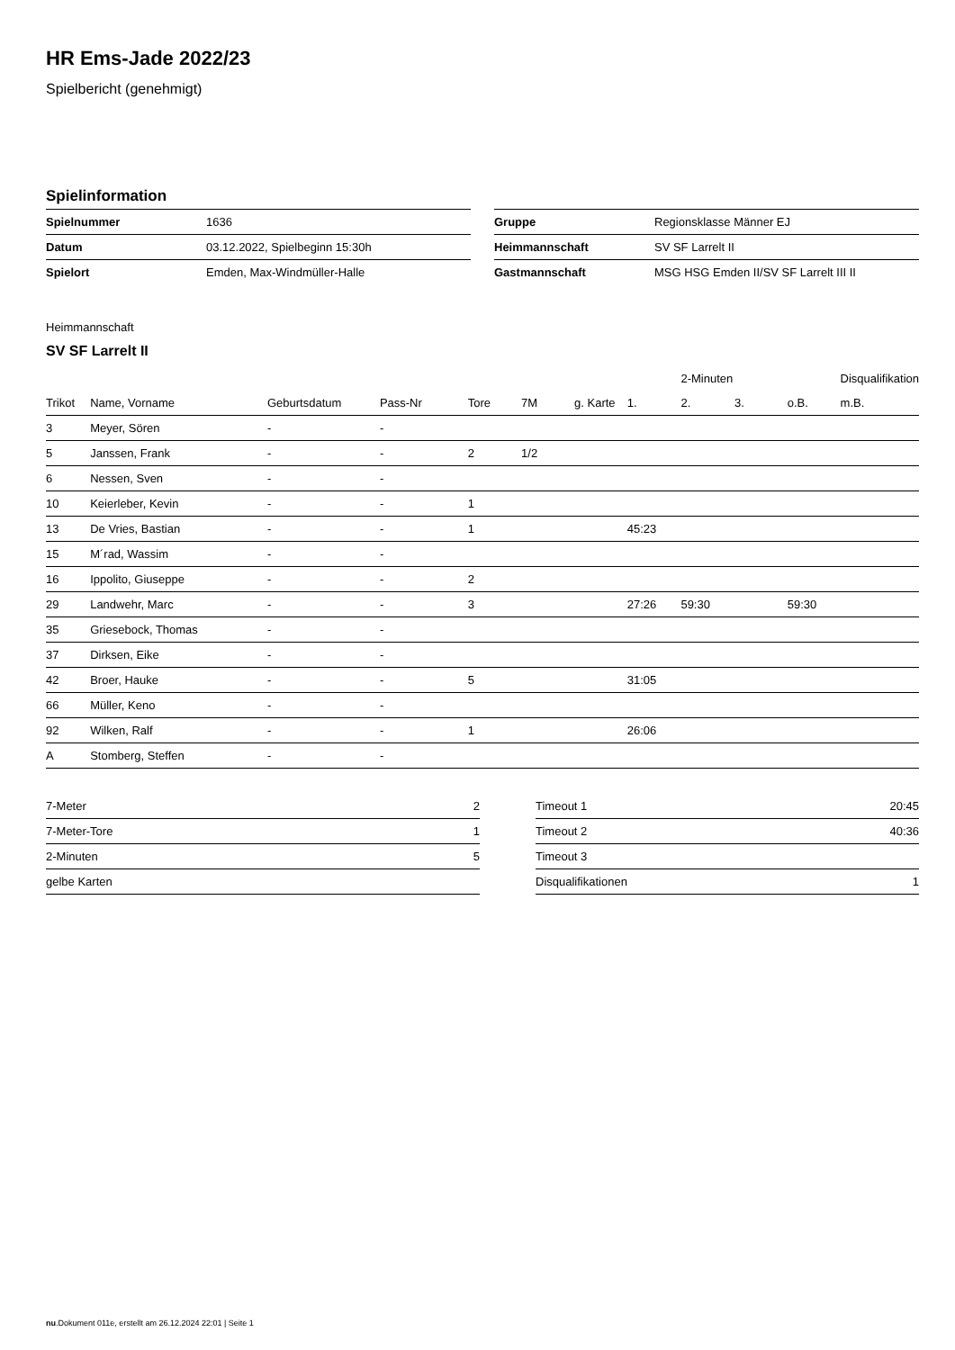HR Ems-Jade 2022/23
Spielbericht (genehmigt)
Spielinformation
| Spielnummer | 1636 |
| Datum | 03.12.2022, Spielbeginn 15:30h |
| Spielort | Emden, Max-Windmüller-Halle |
| Gruppe | Regionsklasse Männer EJ |
| Heimmannschaft | SV SF Larrelt II |
| Gastmannschaft | MSG HSG Emden II/SV SF Larrelt III II |
Heimmannschaft
SV SF Larrelt II
| | | | | | | | | 2-Minuten | | | Disqualifikation |
| --- | --- | --- | --- | --- | --- | --- | --- | --- | --- | --- | --- |
| Trikot | Name, Vorname | Geburtsdatum | Pass-Nr | Tore | 7M | g. Karte | 1. | 2. | 3. | o.B. | m.B. |
| 3 | Meyer, Sören | - | - | | | | | | | | |
| 5 | Janssen, Frank | - | - | 2 | 1/2 | | | | | | |
| 6 | Nessen, Sven | - | - | | | | | | | | |
| 10 | Keierleber, Kevin | - | - | 1 | | | | | | | |
| 13 | De Vries, Bastian | - | - | 1 | | | 45:23 | | | | |
| 15 | M´rad, Wassim | - | - | | | | | | | | |
| 16 | Ippolito, Giuseppe | - | - | 2 | | | | | | | |
| 29 | Landwehr, Marc | - | - | 3 | | | 27:26 | 59:30 | | 59:30 | |
| 35 | Griesebock, Thomas | - | - | | | | | | | | |
| 37 | Dirksen, Eike | - | - | | | | | | | | |
| 42 | Broer, Hauke | - | - | 5 | | | 31:05 | | | | |
| 66 | Müller, Keno | - | - | | | | | | | | |
| 92 | Wilken, Ralf | - | - | 1 | | | 26:06 | | | | |
| A | Stomberg, Steffen | - | - | | | | | | | | |
| 7-Meter | 2 |
| 7-Meter-Tore | 1 |
| 2-Minuten | 5 |
| gelbe Karten | |
| Timeout 1 | 20:45 |
| Timeout 2 | 40:36 |
| Timeout 3 | |
| Disqualifikationen | 1 |
nu.Dokument 011e, erstellt am 26.12.2024 22:01 | Seite 1